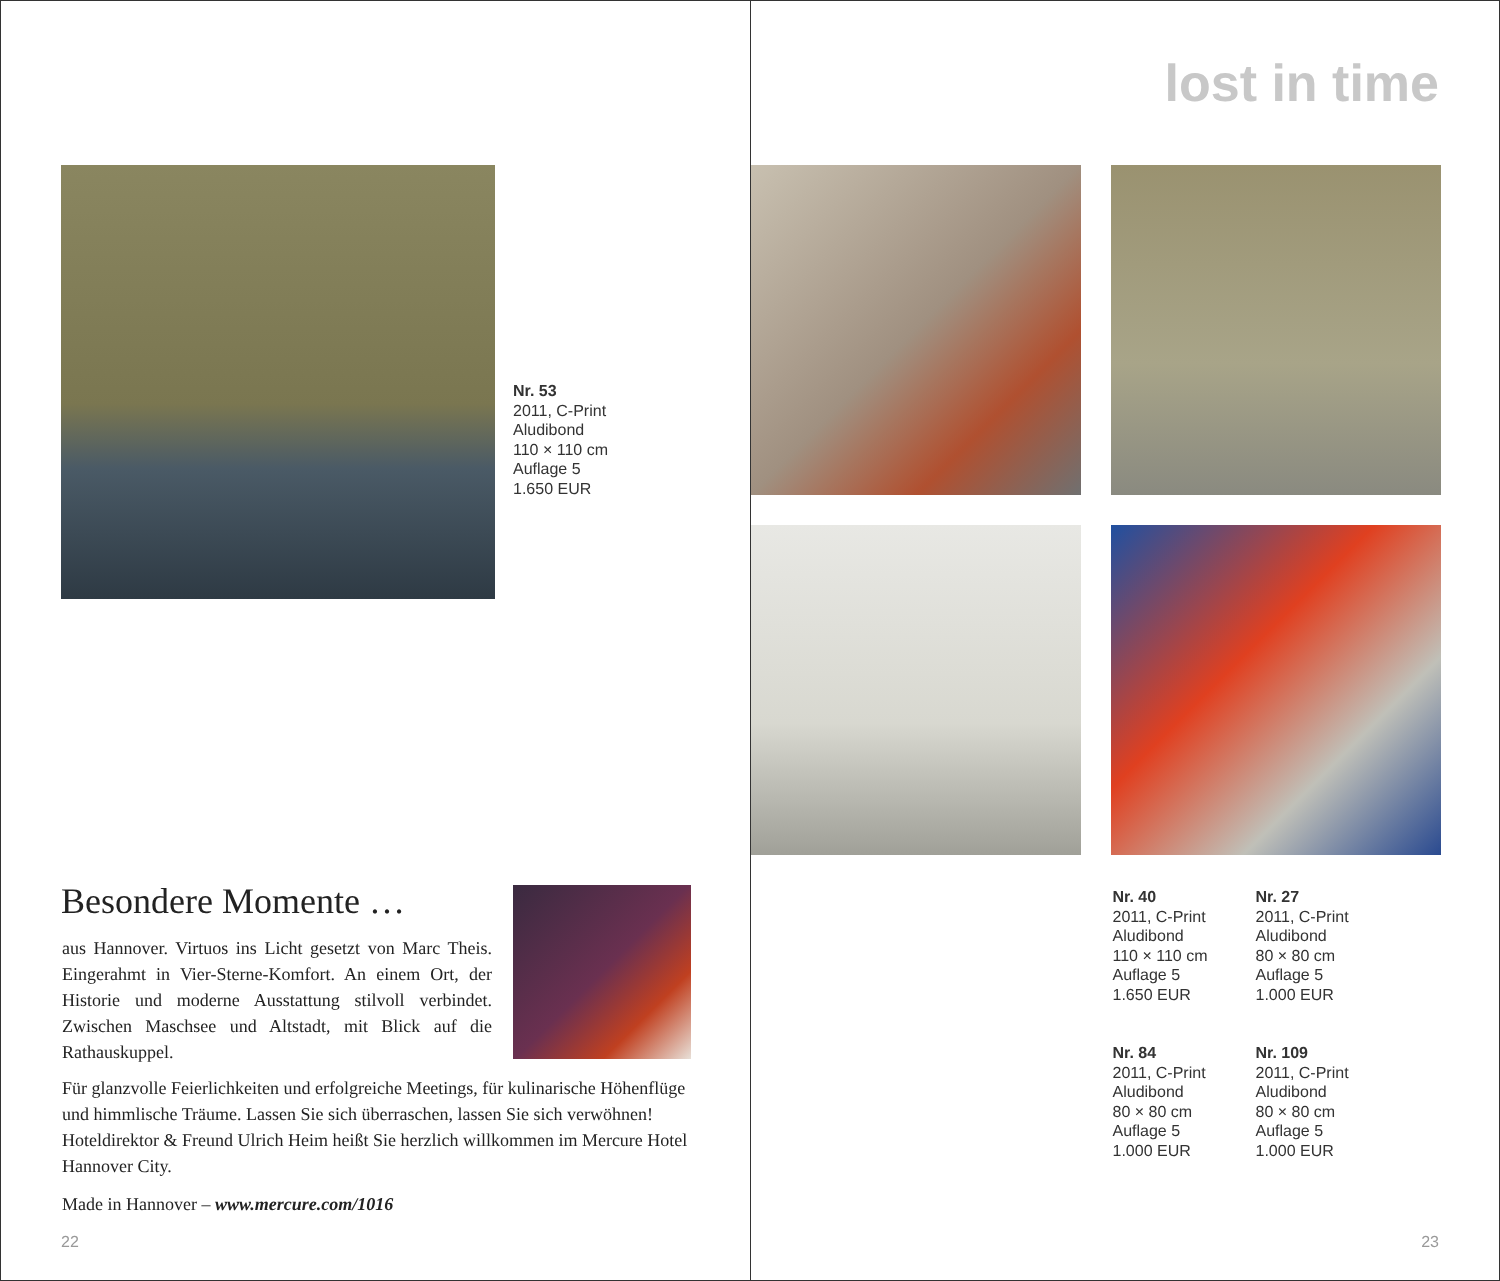Nr. 53
2011, C-Print
Aludibond
110 × 110 cm
Auflage 5
1.650 EUR
Besondere Momente …
aus Hannover. Virtuos ins Licht gesetzt von Marc Theis. Eingerahmt in Vier-Sterne-Komfort. An einem Ort, der Historie und moderne Ausstattung stilvoll verbindet. Zwischen Maschsee und Altstadt, mit Blick auf die Rathauskuppel.
Für glanzvolle Feierlichkeiten und erfolgreiche Meetings, für kulinarische Höhenflüge und himmlische Träume. Lassen Sie sich überraschen, lassen Sie sich verwöhnen! Hoteldirektor & Freund Ulrich Heim heißt Sie herzlich willkommen im Mercure Hotel Hannover City.
Made in Hannover – www.mercure.com/1016
22
lost in time
Nr. 40
2011, C-Print
Aludibond
110 × 110 cm
Auflage 5
1.650 EUR
Nr. 27
2011, C-Print
Aludibond
80 × 80 cm
Auflage 5
1.000 EUR
Nr. 84
2011, C-Print
Aludibond
80 × 80 cm
Auflage 5
1.000 EUR
Nr. 109
2011, C-Print
Aludibond
80 × 80 cm
Auflage 5
1.000 EUR
23